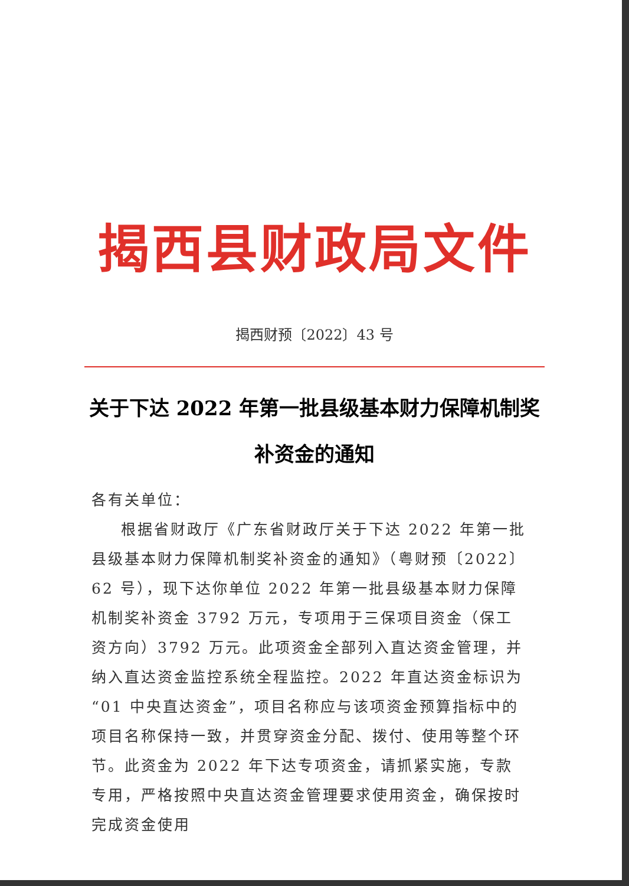揭西县财政局文件
揭西财预〔2022〕43 号
关于下达 2022 年第一批县级基本财力保障机制奖补资金的通知
各有关单位：
根据省财政厅《广东省财政厅关于下达 2022 年第一批县级基本财力保障机制奖补资金的通知》（粤财预〔2022〕62 号），现下达你单位 2022 年第一批县级基本财力保障机制奖补资金 3792 万元，专项用于三保项目资金（保工资方向）3792 万元。此项资金全部列入直达资金管理，并纳入直达资金监控系统全程监控。2022 年直达资金标识为“01 中央直达资金”，项目名称应与该项资金预算指标中的项目名称保持一致，并贯穿资金分配、拨付、使用等整个环节。此资金为 2022 年下达专项资金，请抓紧实施，专款专用，严格按照中央直达资金管理要求使用资金，确保按时完成资金使用